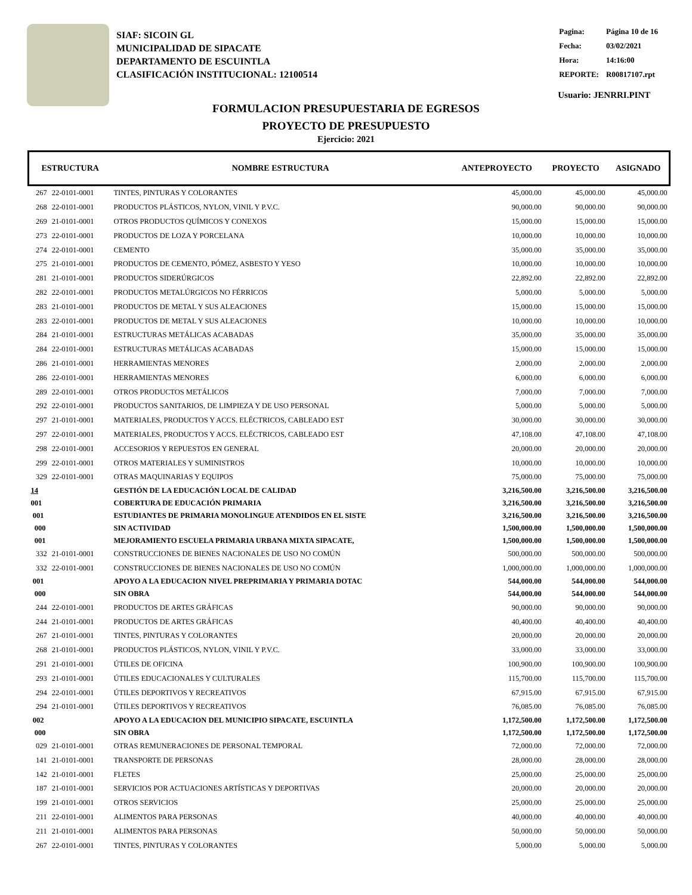SIAF: SICOIN GL
MUNICIPALIDAD DE SIPACATE
DEPARTAMENTO DE ESCUINTLA
CLASIFICACIÓN INSTITUCIONAL: 12100514
| Pagina: | Página 10 de 16 |
| Fecha: | 03/02/2021 |
| Hora: | 14:16:00 |
| REPORTE: | R00817107.rpt |
Usuario: JENRRI.PINT
FORMULACION PRESUPUESTARIA DE EGRESOS
PROYECTO DE PRESUPUESTO
Ejercicio: 2021
| ESTRUCTURA | | NOMBRE ESTRUCTURA | ANTEPROYECTO | PROYECTO | ASIGNADO |
| --- | --- | --- | --- | --- | --- |
| 267 | 22-0101-0001 | TINTES, PINTURAS Y COLORANTES | 45,000.00 | 45,000.00 | 45,000.00 |
| 268 | 22-0101-0001 | PRODUCTOS PLÁSTICOS, NYLON, VINIL Y P.V.C. | 90,000.00 | 90,000.00 | 90,000.00 |
| 269 | 21-0101-0001 | OTROS PRODUCTOS QUÍMICOS Y CONEXOS | 15,000.00 | 15,000.00 | 15,000.00 |
| 273 | 22-0101-0001 | PRODUCTOS DE LOZA Y PORCELANA | 10,000.00 | 10,000.00 | 10,000.00 |
| 274 | 22-0101-0001 | CEMENTO | 35,000.00 | 35,000.00 | 35,000.00 |
| 275 | 21-0101-0001 | PRODUCTOS DE CEMENTO, PÓMEZ, ASBESTO Y YESO | 10,000.00 | 10,000.00 | 10,000.00 |
| 281 | 21-0101-0001 | PRODUCTOS SIDERÚRGICOS | 22,892.00 | 22,892.00 | 22,892.00 |
| 282 | 22-0101-0001 | PRODUCTOS METALÚRGICOS NO FÉRRICOS | 5,000.00 | 5,000.00 | 5,000.00 |
| 283 | 21-0101-0001 | PRODUCTOS DE METAL Y SUS ALEACIONES | 15,000.00 | 15,000.00 | 15,000.00 |
| 283 | 22-0101-0001 | PRODUCTOS DE METAL Y SUS ALEACIONES | 10,000.00 | 10,000.00 | 10,000.00 |
| 284 | 21-0101-0001 | ESTRUCTURAS METÁLICAS ACABADAS | 35,000.00 | 35,000.00 | 35,000.00 |
| 284 | 22-0101-0001 | ESTRUCTURAS METÁLICAS ACABADAS | 15,000.00 | 15,000.00 | 15,000.00 |
| 286 | 21-0101-0001 | HERRAMIENTAS MENORES | 2,000.00 | 2,000.00 | 2,000.00 |
| 286 | 22-0101-0001 | HERRAMIENTAS MENORES | 6,000.00 | 6,000.00 | 6,000.00 |
| 289 | 22-0101-0001 | OTROS PRODUCTOS METÁLICOS | 7,000.00 | 7,000.00 | 7,000.00 |
| 292 | 22-0101-0001 | PRODUCTOS SANITARIOS, DE LIMPIEZA Y DE USO PERSONAL | 5,000.00 | 5,000.00 | 5,000.00 |
| 297 | 21-0101-0001 | MATERIALES, PRODUCTOS Y ACCS. ELÉCTRICOS, CABLEADO EST | 30,000.00 | 30,000.00 | 30,000.00 |
| 297 | 22-0101-0001 | MATERIALES, PRODUCTOS Y ACCS. ELÉCTRICOS, CABLEADO EST | 47,108.00 | 47,108.00 | 47,108.00 |
| 298 | 22-0101-0001 | ACCESORIOS Y REPUESTOS EN GENERAL | 20,000.00 | 20,000.00 | 20,000.00 |
| 299 | 22-0101-0001 | OTROS MATERIALES Y SUMINISTROS | 10,000.00 | 10,000.00 | 10,000.00 |
| 329 | 22-0101-0001 | OTRAS MAQUINARIAS Y EQUIPOS | 75,000.00 | 75,000.00 | 75,000.00 |
| 14 | | GESTIÓN DE LA EDUCACIÓN LOCAL DE CALIDAD | 3,216,500.00 | 3,216,500.00 | 3,216,500.00 |
| 001 | | COBERTURA DE EDUCACIÓN PRIMARIA | 3,216,500.00 | 3,216,500.00 | 3,216,500.00 |
| 001 | | ESTUDIANTES DE PRIMARIA MONOLINGUE ATENDIDOS EN EL SISTE | 3,216,500.00 | 3,216,500.00 | 3,216,500.00 |
| 000 | | SIN ACTIVIDAD | 1,500,000.00 | 1,500,000.00 | 1,500,000.00 |
| 001 | | MEJORAMIENTO ESCUELA PRIMARIA URBANA MIXTA SIPACATE, | 1,500,000.00 | 1,500,000.00 | 1,500,000.00 |
| 332 | 21-0101-0001 | CONSTRUCCIONES DE BIENES NACIONALES DE USO NO COMÚN | 500,000.00 | 500,000.00 | 500,000.00 |
| 332 | 22-0101-0001 | CONSTRUCCIONES DE BIENES NACIONALES DE USO NO COMÚN | 1,000,000.00 | 1,000,000.00 | 1,000,000.00 |
| 001 | | APOYO A LA EDUCACION NIVEL PREPRIMARIA Y PRIMARIA DOTAC | 544,000.00 | 544,000.00 | 544,000.00 |
| 000 | | SIN OBRA | 544,000.00 | 544,000.00 | 544,000.00 |
| 244 | 22-0101-0001 | PRODUCTOS DE ARTES GRÁFICAS | 90,000.00 | 90,000.00 | 90,000.00 |
| 244 | 21-0101-0001 | PRODUCTOS DE ARTES GRÁFICAS | 40,400.00 | 40,400.00 | 40,400.00 |
| 267 | 21-0101-0001 | TINTES, PINTURAS Y COLORANTES | 20,000.00 | 20,000.00 | 20,000.00 |
| 268 | 21-0101-0001 | PRODUCTOS PLÁSTICOS, NYLON, VINIL Y P.V.C. | 33,000.00 | 33,000.00 | 33,000.00 |
| 291 | 21-0101-0001 | ÚTILES DE OFICINA | 100,900.00 | 100,900.00 | 100,900.00 |
| 293 | 21-0101-0001 | ÚTILES EDUCACIONALES Y CULTURALES | 115,700.00 | 115,700.00 | 115,700.00 |
| 294 | 22-0101-0001 | ÚTILES DEPORTIVOS Y RECREATIVOS | 67,915.00 | 67,915.00 | 67,915.00 |
| 294 | 21-0101-0001 | ÚTILES DEPORTIVOS Y RECREATIVOS | 76,085.00 | 76,085.00 | 76,085.00 |
| 002 | | APOYO A LA EDUCACION DEL MUNICIPIO SIPACATE, ESCUINTLA | 1,172,500.00 | 1,172,500.00 | 1,172,500.00 |
| 000 | | SIN OBRA | 1,172,500.00 | 1,172,500.00 | 1,172,500.00 |
| 029 | 21-0101-0001 | OTRAS REMUNERACIONES DE PERSONAL TEMPORAL | 72,000.00 | 72,000.00 | 72,000.00 |
| 141 | 21-0101-0001 | TRANSPORTE DE PERSONAS | 28,000.00 | 28,000.00 | 28,000.00 |
| 142 | 21-0101-0001 | FLETES | 25,000.00 | 25,000.00 | 25,000.00 |
| 187 | 21-0101-0001 | SERVICIOS POR ACTUACIONES ARTÍSTICAS Y DEPORTIVAS | 20,000.00 | 20,000.00 | 20,000.00 |
| 199 | 21-0101-0001 | OTROS SERVICIOS | 25,000.00 | 25,000.00 | 25,000.00 |
| 211 | 22-0101-0001 | ALIMENTOS PARA PERSONAS | 40,000.00 | 40,000.00 | 40,000.00 |
| 211 | 21-0101-0001 | ALIMENTOS PARA PERSONAS | 50,000.00 | 50,000.00 | 50,000.00 |
| 267 | 22-0101-0001 | TINTES, PINTURAS Y COLORANTES | 5,000.00 | 5,000.00 | 5,000.00 |